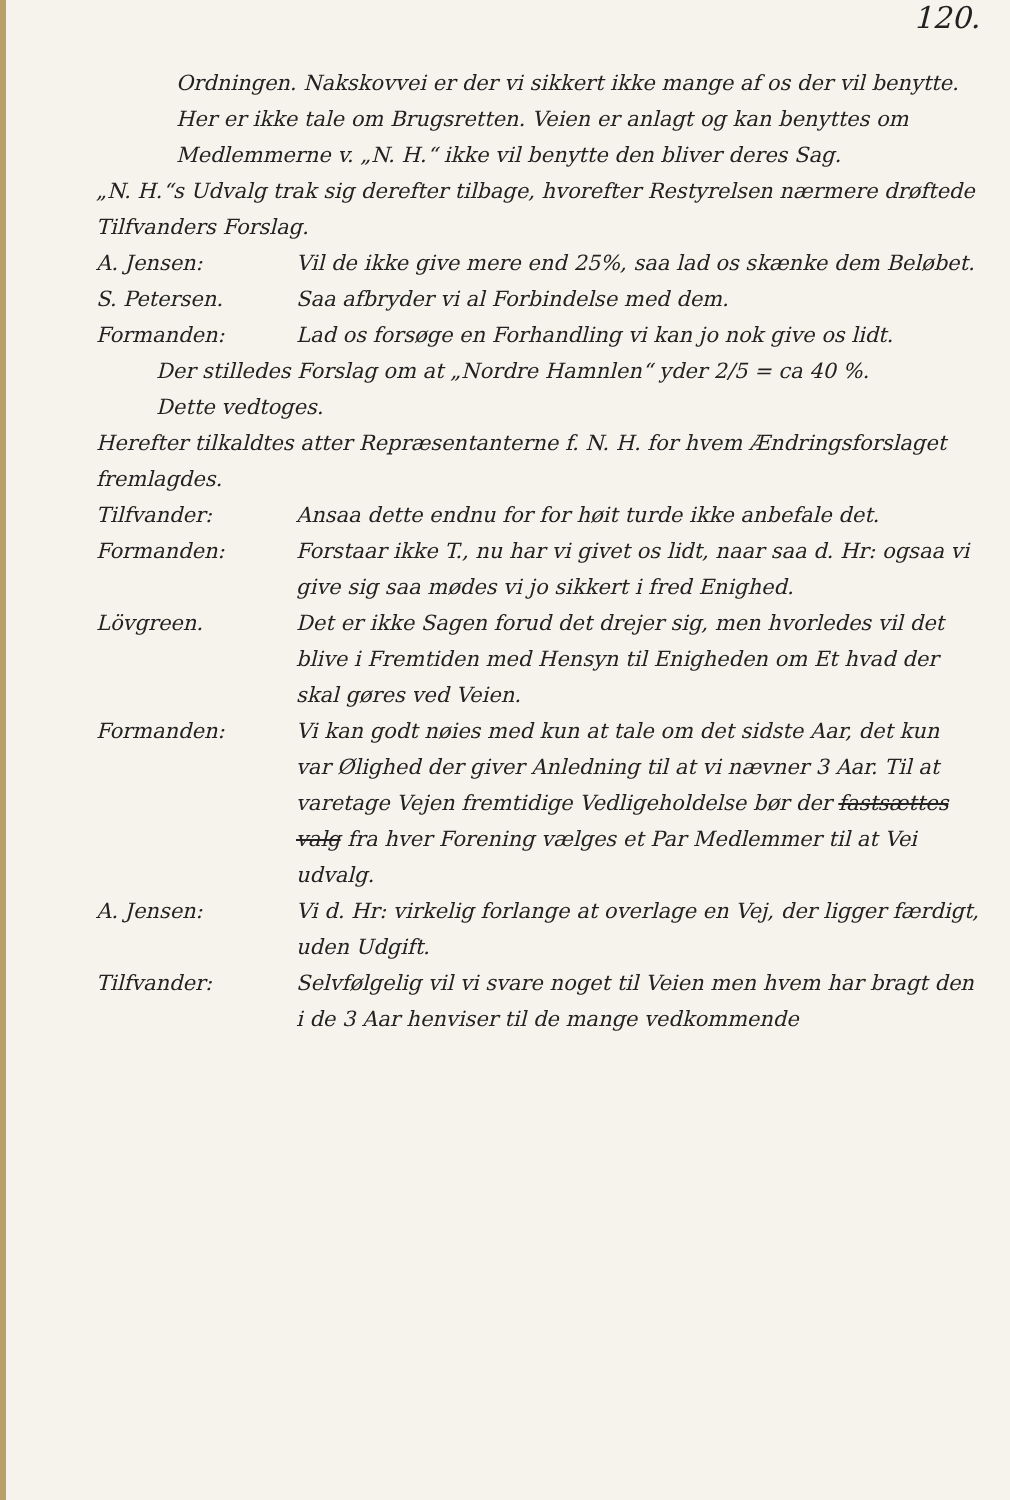120.
Ordningen. Nakskovvei er der vi sikkert ikke mange af os der vil benytte. Her er ikke tale om Brugsretten. Veien er anlagt og kan benyttes om Medlemmerne v. „N. H.“ ikke vil benytte den bliver deres Sag.
„N. H.“s Udvalg trak sig derefter tilbage, hvorefter Restyrelsen nærmere drøftede Tilfvanders Forslag.
A. Jensen: Vil de ikke give mere end 25%, saa lad os skænke dem Beløbet.
S. Petersen. Saa afbryder vi al Forbindelse med dem.
Formanden: Lad os forsøge en Forhandling vi kan jo nok give os lidt.
Der stilledes Forslag om at „Nordre Hamnlen“ yder 2/5 = ca 40 %.
Dette vedtoges.
Herefter tilkaldtes atter Repræsentanterne f. N. H. for hvem Ændringsforslaget fremlagdes.
Tilfvander: Ansaa dette endnu for for høit turde ikke anbefale det.
Formanden: Forstaar ikke T., nu har vi givet os lidt, naar saa d. Hr: ogsaa vi give sig saa mødes vi jo sikkert i fred Enighed.
Lövgreen. Det er ikke Sagen forud det drejer sig, men hvorledes vil det blive i Fremtiden med Hensyn til Enigheden om Et hvad der skal gøres ved Veien.
Formanden: Vi kan godt nøies med kun at tale om det sidste Aar, det kun var Ølighed der giver Anledning til at vi nævner 3 Aar. Til at varetage Vejen fremtidige Vedligeholdelse bør der fastsættes valg fra hver Forening vælges et Par Medlemmer til at Vei udvalg.
A. Jensen: Vi d. Hr: virkelig forlange at overlage en Vej, der ligger færdigt, uden Udgift.
Tilfvander: Selvfølgelig vil vi svare noget til Veien men hvem har bragt den i de 3 Aar henviser til de mange vedkommende